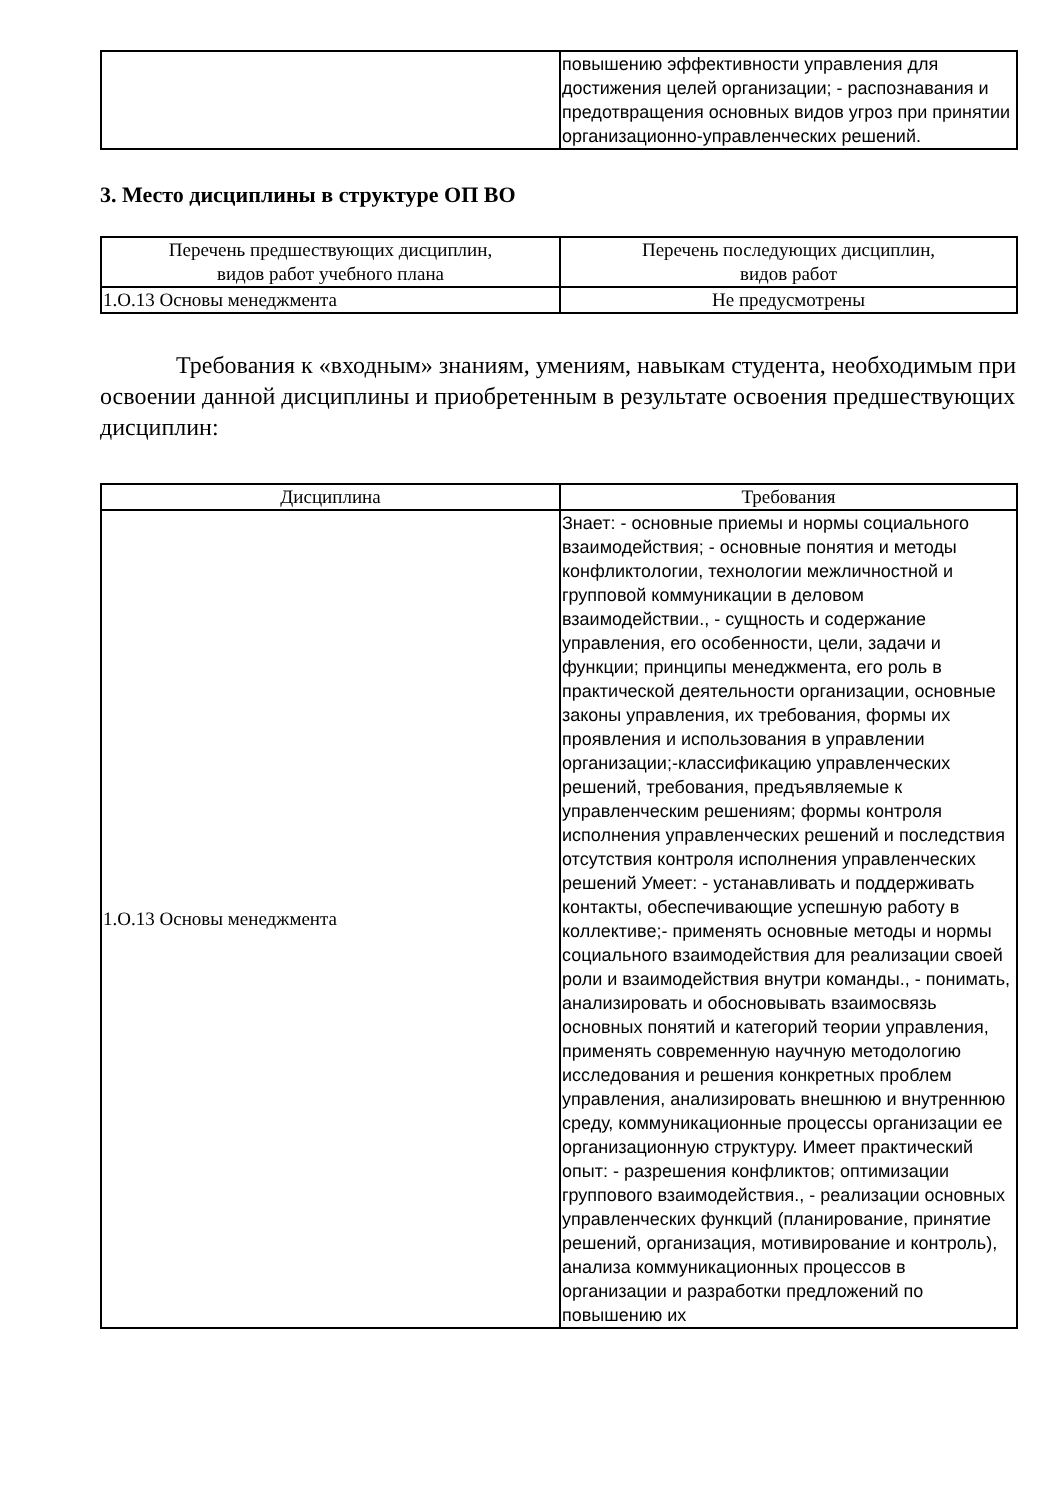| | повышению эффективности управления для достижения целей организации; - распознавания и предотвращения основных видов угроз при принятии организационно-управленческих решений. |
3. Место дисциплины в структуре ОП ВО
| Перечень предшествующих дисциплин, видов работ учебного плана | Перечень последующих дисциплин, видов работ |
| --- | --- |
| 1.О.13 Основы менеджмента | Не предусмотрены |
Требования к «входным» знаниям, умениям, навыкам студента, необходимым при освоении данной дисциплины и приобретенным в результате освоения предшествующих дисциплин:
| Дисциплина | Требования |
| --- | --- |
| 1.О.13 Основы менеджмента | Знает: - основные приемы и нормы социального взаимодействия; - основные понятия и методы конфликтологии, технологии межличностной и групповой коммуникации в деловом взаимодействии., - сущность и содержание управления, его особенности, цели, задачи и функции; принципы менеджмента, его роль в практической деятельности организации, основные законы управления, их требования, формы их проявления и использования в управлении организации;-классификацию управленческих решений, требования, предъявляемые к управленческим решениям; формы контроля исполнения управленческих решений и последствия отсутствия контроля исполнения управленческих решений Умеет: - устанавливать и поддерживать контакты, обеспечивающие успешную работу в коллективе;- применять основные методы и нормы социального взаимодействия для реализации своей роли и взаимодействия внутри команды., - понимать, анализировать и обосновывать взаимосвязь основных понятий и категорий теории управления, применять современную научную методологию исследования и решения конкретных проблем управления, анализировать внешнюю и внутреннюю среду, коммуникационные процессы организации ее организационную структуру. Имеет практический опыт: - разрешения конфликтов; оптимизации группового взаимодействия., - реализации основных управленческих функций (планирование, принятие решений, организация, мотивирование и контроль), анализа коммуникационных процессов в организации и разработки предложений по повышению их |